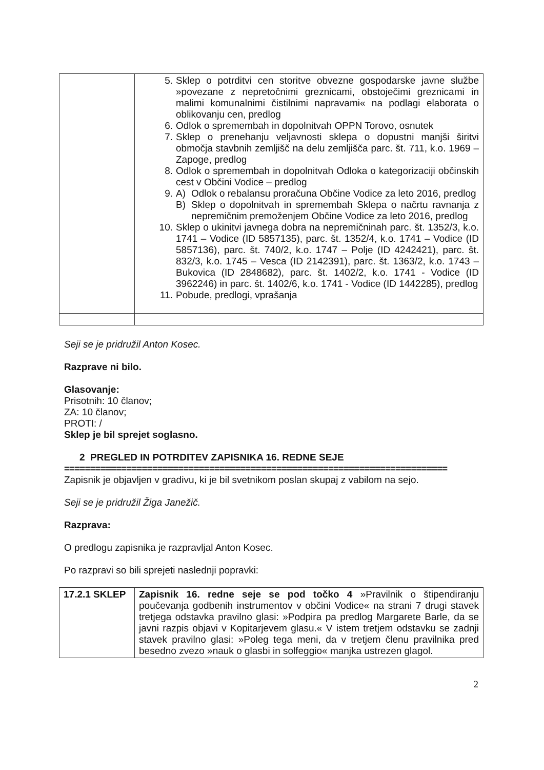| | 5. Sklep o potrditvi cen storitve obvezne gospodarske javne službe »povezane z nepretočnimi greznicami, obstoječimi greznicami in malimi komunalnimi čistilnimi napravami« na podlagi elaborata o oblikovanju cen, predlog 6. Odlok o spremembah in dopolnitvah OPPN Torovo, osnutek 7. Sklep o prenehanju veljavnosti sklepa o dopustni manjši širitvi območja stavbnih zemljišč na delu zemljišča parc. št. 711, k.o. 1969 – Zapoge, predlog 8. Odlok o spremembah in dopolnitvah Odloka o kategorizaciji občinskih cest v Občini Vodice – predlog 9. A) Odlok o rebalansu proračuna Občine Vodice za leto 2016, predlog B) Sklep o dopolnitvah in spremembah Sklepa o načrtu ravnanja z nepremičnim premoženjem Občine Vodice za leto 2016, predlog 10. Sklep o ukinitvi javnega dobra na nepremičninah parc. št. 1352/3, k.o. 1741 – Vodice (ID 5857135), parc. št. 1352/4, k.o. 1741 – Vodice (ID 5857136), parc. št. 740/2, k.o. 1747 – Polje (ID 4242421), parc. št. 832/3, k.o. 1745 – Vesca (ID 2142391), parc. št. 1363/2, k.o. 1743 – Bukovica (ID 2848682), parc. št. 1402/2, k.o. 1741 - Vodice (ID 3962246) in parc. št. 1402/6, k.o. 1741 - Vodice (ID 1442285), predlog 11. Pobude, predlogi, vprašanja |
Seji se je pridružil Anton Kosec.
Razprave ni bilo.
Glasovanje:
Prisotnih: 10 članov;
ZA: 10 članov;
PROTI: /
Sklep je bil sprejet soglasno.
2 PREGLED IN POTRDITEV ZAPISNIKA 16. REDNE SEJE
==========================================================================
Zapisnik je objavljen v gradivu, ki je bil svetnikom poslan skupaj z vabilom na sejo.
Seji se je pridružil Žiga Janežič.
Razprava:
O predlogu zapisnika je razpravljal Anton Kosec.
Po razpravi so bili sprejeti naslednji popravki:
| 17.2.1 SKLEP | Zapisnik 16. redne seje se pod točko 4 »Pravilnik o štipendiranju poučevanja godbenih instrumentov v občini Vodice« na strani 7 drugi stavek tretjega odstavka pravilno glasi: »Podpira pa predlog Margarete Barle, da se javni razpis objavi v Kopitarjevem glasu.« V istem tretjem odstavku se zadnji stavek pravilno glasi: »Poleg tega meni, da v tretjem členu pravilnika pred besedno zvezo »nauk o glasbi in solfeggio« manjka ustrezen glagol. |
2